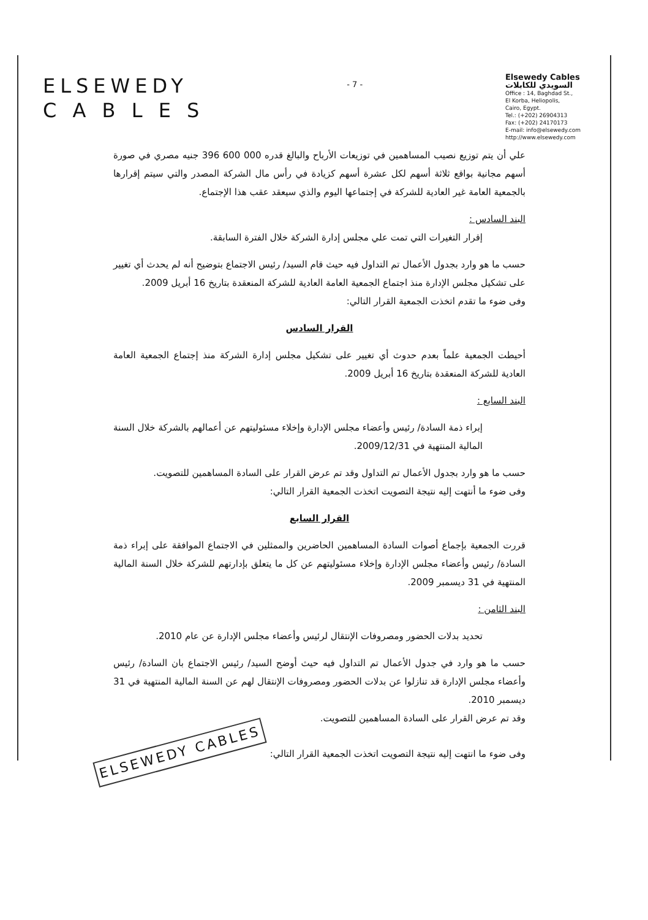ELSEWEDY
C A B L E S
- 7 -
Elsewedy Cables
السويدي للكابلات
Office : 14, Baghdad St.,
El Korba, Heliopolis,
Cairo, Egypt.
Tel.: (+202) 26904313
Fax: (+202) 24170173
E-mail: info@elsewedy.com
http://www.elsewedy.com
علي أن يتم توزيع نصيب المساهمين في توزيعات الأرباح والبالغ قدره 000 600 396 جنيه مصري في صورة أسهم مجانية بواقع ثلاثة أسهم لكل عشرة أسهم كزيادة في رأس مال الشركة المصدر والتي سيتم إقرارها بالجمعية العامة غير العادية للشركة في إجتماعها اليوم والذي سيعقد عقب هذا الإجتماع.
البند السادس :
إقرار التغيرات التي تمت علي مجلس إدارة الشركة خلال الفترة السابقة.
حسب ما هو وارد بجدول الأعمال تم التداول فيه حيث قام السيد/ رئيس الاجتماع بتوضيح أنه لم يحدث أي تغيير على تشكيل مجلس الإدارة منذ اجتماع الجمعية العامة العادية للشركة المنعقدة بتاريخ 16 أبريل 2009.
وفى ضوء ما تقدم اتخذت الجمعية القرار التالي:
القرار السادس
أحيطت الجمعية علماً بعدم حدوث أي تغيير على تشكيل مجلس إدارة الشركة منذ إجتماع الجمعية العامة العادية للشركة المنعقدة بتاريخ 16 أبريل 2009.
البند السابع :
إبراء ذمة السادة/ رئيس وأعضاء مجلس الإدارة وإخلاء مسئوليتهم عن أعمالهم بالشركة خلال السنة المالية المنتهية في 2009/12/31.
حسب ما هو وارد بجدول الأعمال تم التداول وقد تم عرض القرار على السادة المساهمين للتصويت.
وفى ضوء ما أنتهت إليه نتيجة التصويت اتخذت الجمعية القرار التالي:
القرار السابع
قررت الجمعية بإجماع أصوات السادة المساهمين الحاضرين والممثلين في الاجتماع الموافقة على إبراء ذمة السادة/ رئيس وأعضاء مجلس الإدارة وإخلاء مسئوليتهم عن كل ما يتعلق بإدارتهم للشركة خلال السنة المالية المنتهية في 31 ديسمبر 2009.
البند الثامن :
تحديد بدلات الحضور ومصروفات الإنتقال لرئيس وأعضاء مجلس الإدارة عن عام 2010.
حسب ما هو وارد في جدول الأعمال تم التداول فيه حيث أوضح السيد/ رئيس الاجتماع بان السادة/ رئيس وأعضاء مجلس الإدارة قد تنازلوا عن بدلات الحضور ومصروفات الإنتقال لهم عن السنة المالية المنتهية في 31 ديسمبر 2010.
وقد تم عرض القرار على السادة المساهمين للتصويت.
وفى ضوء ما انتهت إليه نتيجة التصويت اتخذت الجمعية القرار التالي: ELSEWEDY CABLES